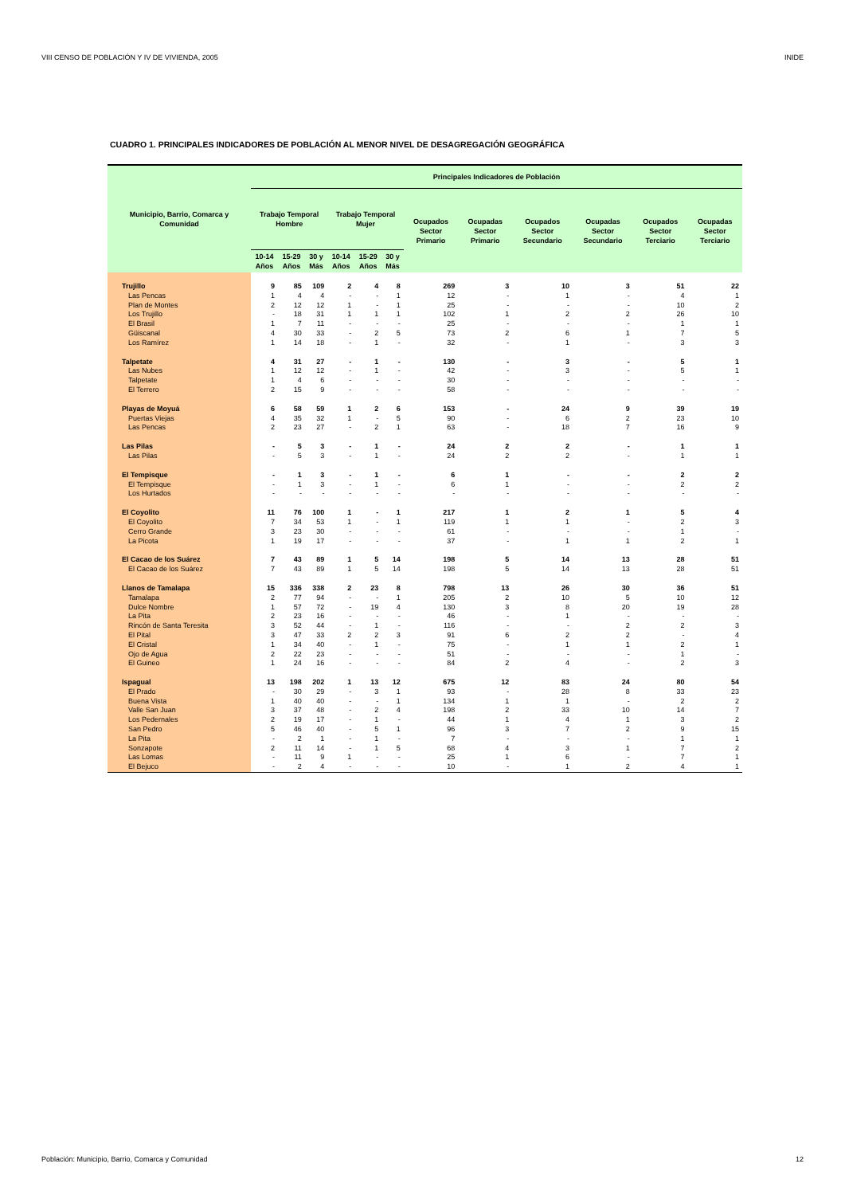VIII CENSO DE POBLACIÓN Y IV DE VIVIENDA, 2005 INIDE
CUADRO 1. PRINCIPALES INDICADORES DE POBLACIÓN AL MENOR NIVEL DE DESAGREGACIÓN GEOGRÁFICA
| Municipio, Barrio, Comarca y Comunidad | Principales Indicadores de Población | | | | | | | | | | | |
| --- | --- | --- | --- | --- | --- | --- | --- | --- | --- | --- | --- | --- |
| | Trabajo Temporal Hombre | | | Trabajo Temporal Mujer | | | Ocupados Sector Primario | Ocupadas Sector Primario | Ocupados Sector Secundario | Ocupadas Sector Secundario | Ocupados Sector Terciario | Ocupadas Sector Terciario |
| | 10-14 Años | 15-29 Años | 30 y Más | 10-14 Años | 15-29 Años | 30 y Más | | | | | | |
| Trujillo | 9 | 85 | 109 | 2 | 4 | 8 | 269 | 3 | 10 | 3 | 51 | 22 |
| Las Pencas | 1 | 4 | 4 | - | - | 1 | 12 | - | 1 | - | 4 | 1 |
| Plan de Montes | 2 | 12 | 12 | 1 | - | 1 | 25 | - | - | - | 10 | 2 |
| Los Trujillo | - | 18 | 31 | 1 | 1 | 1 | 102 | 1 | 2 | 2 | 26 | 10 |
| El Brasil | 1 | 7 | 11 | - | - | - | 25 | - | - | - | 1 | 1 |
| Güiscanal | 4 | 30 | 33 | - | 2 | 5 | 73 | 2 | 6 | 1 | 7 | 5 |
| Los Ramírez | 1 | 14 | 18 | - | 1 | - | 32 | - | 1 | - | 3 | 3 |
| Talpetate | 4 | 31 | 27 | - | 1 | - | 130 | - | 3 | - | 5 | 1 |
| Las Nubes | 1 | 12 | 12 | - | 1 | - | 42 | - | 3 | - | 5 | 1 |
| Talpetate | 1 | 4 | 6 | - | - | - | 30 | - | - | - | - | - |
| El Terrero | 2 | 15 | 9 | - | - | - | 58 | - | - | - | - | - |
| Playas de Moyuá | 6 | 58 | 59 | 1 | 2 | 6 | 153 | - | 24 | 9 | 39 | 19 |
| Puertas Viejas | 4 | 35 | 32 | 1 | - | 5 | 90 | - | 6 | 2 | 23 | 10 |
| Las Pencas | 2 | 23 | 27 | - | 2 | 1 | 63 | - | 18 | 7 | 16 | 9 |
| Las Pilas | - | 5 | 3 | - | 1 | - | 24 | 2 | 2 | - | 1 | 1 |
| Las Pilas | - | 5 | 3 | - | 1 | - | 24 | 2 | 2 | - | 1 | 1 |
| El Tempisque | - | 1 | 3 | - | 1 | - | 6 | 1 | - | - | 2 | 2 |
| El Tempisque | - | 1 | 3 | - | 1 | - | 6 | 1 | - | - | 2 | 2 |
| Los Hurtados | - | - | - | - | - | - | - | - | - | - | - | - |
| El Coyolito | 11 | 76 | 100 | 1 | - | 1 | 217 | 1 | 2 | 1 | 5 | 4 |
| El Coyolito | 7 | 34 | 53 | 1 | - | 1 | 119 | 1 | 1 | - | 2 | 3 |
| Cerro Grande | 3 | 23 | 30 | - | - | - | 61 | - | - | - | 1 | - |
| La Picota | 1 | 19 | 17 | - | - | - | 37 | - | 1 | 1 | 2 | 1 |
| El Cacao de los Suárez | 7 | 43 | 89 | 1 | 5 | 14 | 198 | 5 | 14 | 13 | 28 | 51 |
| El Cacao de los Suárez | 7 | 43 | 89 | 1 | 5 | 14 | 198 | 5 | 14 | 13 | 28 | 51 |
| Llanos de Tamalapa | 15 | 336 | 338 | 2 | 23 | 8 | 798 | 13 | 26 | 30 | 36 | 51 |
| Tamalapa | 2 | 77 | 94 | - | - | 1 | 205 | 2 | 10 | 5 | 10 | 12 |
| Dulce Nombre | 1 | 57 | 72 | - | 19 | 4 | 130 | 3 | 8 | 20 | 19 | 28 |
| La Pita | 2 | 23 | 16 | - | - | - | 46 | - | 1 | - | - | - |
| Rincón de Santa Teresita | 3 | 52 | 44 | - | 1 | - | 116 | - | - | 2 | 2 | 3 |
| El Pital | 3 | 47 | 33 | 2 | 2 | 3 | 91 | 6 | 2 | 2 | - | 4 |
| El Cristal | 1 | 34 | 40 | - | 1 | - | 75 | - | 1 | 1 | 2 | 1 |
| Ojo de Agua | 2 | 22 | 23 | - | - | - | 51 | - | - | - | 1 | - |
| El Guineo | 1 | 24 | 16 | - | - | - | 84 | 2 | 4 | - | 2 | 3 |
| Ispagual | 13 | 198 | 202 | 1 | 13 | 12 | 675 | 12 | 83 | 24 | 80 | 54 |
| El Prado | - | 30 | 29 | - | 3 | 1 | 93 | - | 28 | 8 | 33 | 23 |
| Buena Vista | 1 | 40 | 40 | - | - | 1 | 134 | 1 | 1 | - | 2 | 2 |
| Valle San Juan | 3 | 37 | 48 | - | 2 | 4 | 198 | 2 | 33 | 10 | 14 | 7 |
| Los Pedernales | 2 | 19 | 17 | - | 1 | - | 44 | 1 | 4 | 1 | 3 | 2 |
| San Pedro | 5 | 46 | 40 | - | 5 | 1 | 96 | 3 | 7 | 2 | 9 | 15 |
| La Pita | - | 2 | 1 | - | 1 | - | 7 | - | - | - | 1 | 1 |
| Sonzapote | 2 | 11 | 14 | - | 1 | 5 | 68 | 4 | 3 | 1 | 7 | 2 |
| Las Lomas | - | 11 | 9 | 1 | - | - | 25 | 1 | 6 | - | 7 | 1 |
| El Bejuco | - | 2 | 4 | - | - | - | 10 | - | 1 | 2 | 4 | 1 |
Población: Municipio, Barrio, Comarca y Comunidad 12